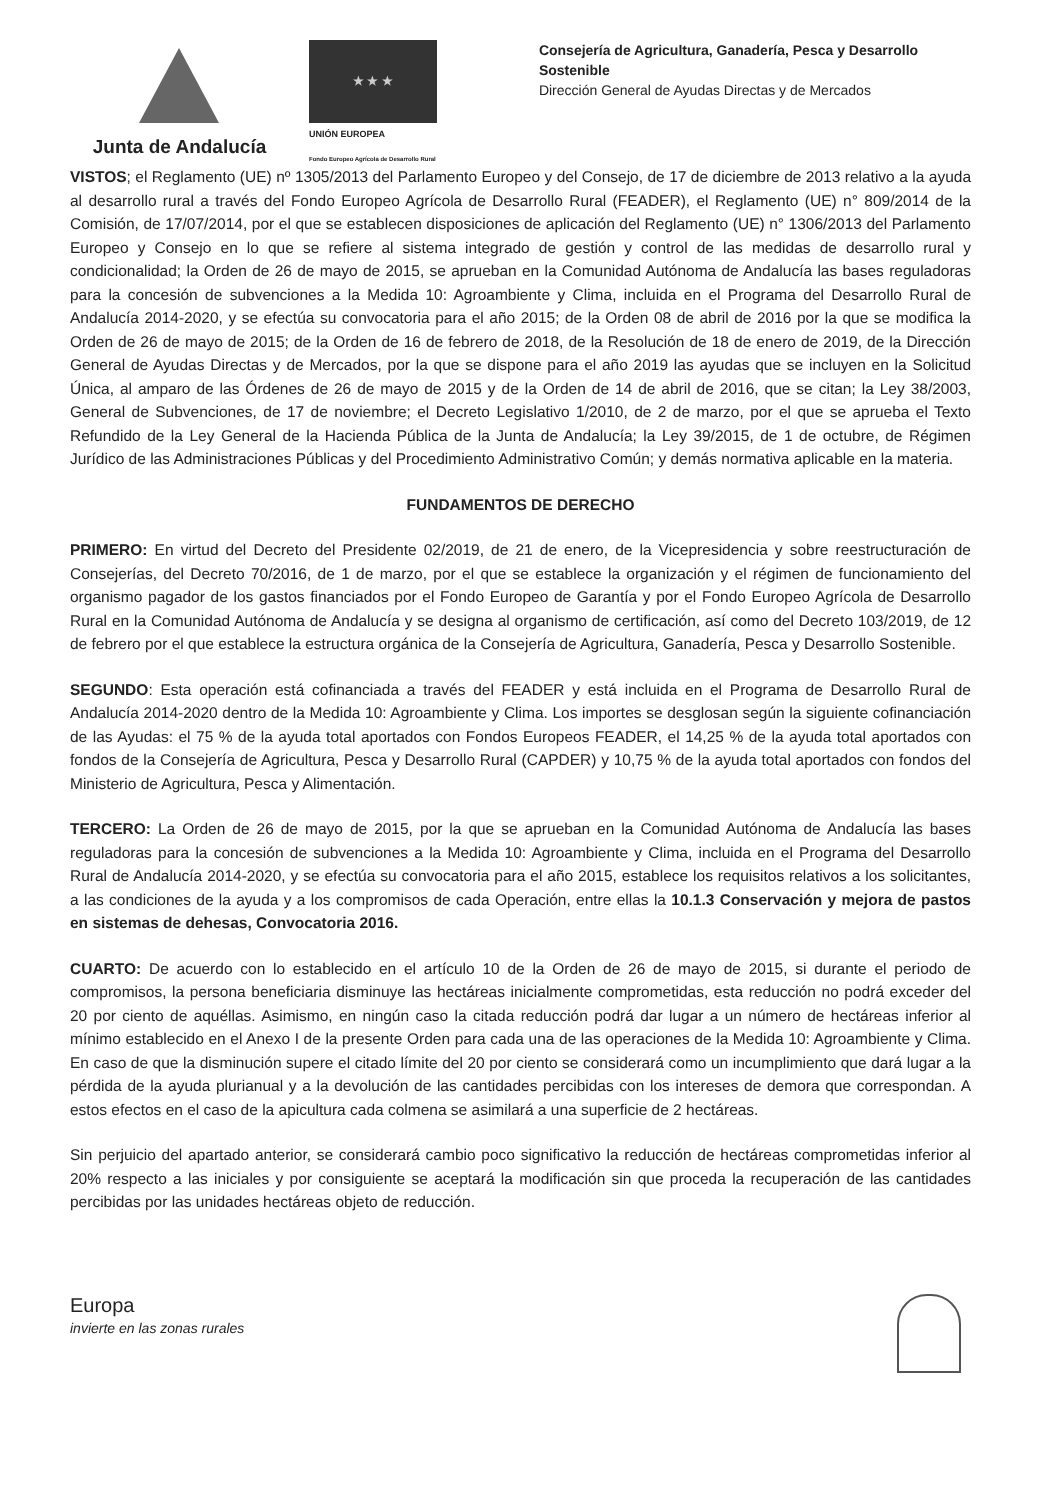Junta de Andalucía
★ ★ ★
UNIÓN EUROPEA
Fondo Europeo Agrícola de Desarrollo Rural
Consejería de Agricultura, Ganadería, Pesca y Desarrollo Sostenible
Dirección General de Ayudas Directas y de Mercados
VISTOS; el Reglamento (UE) nº 1305/2013 del Parlamento Europeo y del Consejo, de 17 de diciembre de 2013 relativo a la ayuda al desarrollo rural a través del Fondo Europeo Agrícola de Desarrollo Rural (FEADER), el Reglamento (UE) n° 809/2014 de la Comisión, de 17/07/2014, por el que se establecen disposiciones de aplicación del Reglamento (UE) n° 1306/2013 del Parlamento Europeo y Consejo en lo que se refiere al sistema integrado de gestión y control de las medidas de desarrollo rural y condicionalidad; la Orden de 26 de mayo de 2015, se aprueban en la Comunidad Autónoma de Andalucía las bases reguladoras para la concesión de subvenciones a la Medida 10: Agroambiente y Clima, incluida en el Programa del Desarrollo Rural de Andalucía 2014-2020, y se efectúa su convocatoria para el año 2015; de la Orden 08 de abril de 2016 por la que se modifica la Orden de 26 de mayo de 2015; de la Orden de 16 de febrero de 2018, de la Resolución de 18 de enero de 2019, de la Dirección General de Ayudas Directas y de Mercados, por la que se dispone para el año 2019 las ayudas que se incluyen en la Solicitud Única, al amparo de las Órdenes de 26 de mayo de 2015 y de la Orden de 14 de abril de 2016, que se citan; la Ley 38/2003, General de Subvenciones, de 17 de noviembre; el Decreto Legislativo 1/2010, de 2 de marzo, por el que se aprueba el Texto Refundido de la Ley General de la Hacienda Pública de la Junta de Andalucía; la Ley 39/2015, de 1 de octubre, de Régimen Jurídico de las Administraciones Públicas y del Procedimiento Administrativo Común; y demás normativa aplicable en la materia.
FUNDAMENTOS DE DERECHO
PRIMERO: En virtud del Decreto del Presidente 02/2019, de 21 de enero, de la Vicepresidencia y sobre reestructuración de Consejerías, del Decreto 70/2016, de 1 de marzo, por el que se establece la organización y el régimen de funcionamiento del organismo pagador de los gastos financiados por el Fondo Europeo de Garantía y por el Fondo Europeo Agrícola de Desarrollo Rural en la Comunidad Autónoma de Andalucía y se designa al organismo de certificación, así como del Decreto 103/2019, de 12 de febrero por el que establece la estructura orgánica de la Consejería de Agricultura, Ganadería, Pesca y Desarrollo Sostenible.
SEGUNDO: Esta operación está cofinanciada a través del FEADER y está incluida en el Programa de Desarrollo Rural de Andalucía 2014-2020 dentro de la Medida 10: Agroambiente y Clima. Los importes se desglosan según la siguiente cofinanciación de las Ayudas: el 75 % de la ayuda total aportados con Fondos Europeos FEADER, el 14,25 % de la ayuda total aportados con fondos de la Consejería de Agricultura, Pesca y Desarrollo Rural (CAPDER) y 10,75 % de la ayuda total aportados con fondos del Ministerio de Agricultura, Pesca y Alimentación.
TERCERO: La Orden de 26 de mayo de 2015, por la que se aprueban en la Comunidad Autónoma de Andalucía las bases reguladoras para la concesión de subvenciones a la Medida 10: Agroambiente y Clima, incluida en el Programa del Desarrollo Rural de Andalucía 2014-2020, y se efectúa su convocatoria para el año 2015, establece los requisitos relativos a los solicitantes, a las condiciones de la ayuda y a los compromisos de cada Operación, entre ellas la 10.1.3 Conservación y mejora de pastos en sistemas de dehesas, Convocatoria 2016.
CUARTO: De acuerdo con lo establecido en el artículo 10 de la Orden de 26 de mayo de 2015, si durante el periodo de compromisos, la persona beneficiaria disminuye las hectáreas inicialmente comprometidas, esta reducción no podrá exceder del 20 por ciento de aquéllas. Asimismo, en ningún caso la citada reducción podrá dar lugar a un número de hectáreas inferior al mínimo establecido en el Anexo I de la presente Orden para cada una de las operaciones de la Medida 10: Agroambiente y Clima. En caso de que la disminución supere el citado límite del 20 por ciento se considerará como un incumplimiento que dará lugar a la pérdida de la ayuda plurianual y a la devolución de las cantidades percibidas con los intereses de demora que correspondan. A estos efectos en el caso de la apicultura cada colmena se asimilará a una superficie de 2 hectáreas.
Sin perjuicio del apartado anterior, se considerará cambio poco significativo la reducción de hectáreas comprometidas inferior al 20% respecto a las iniciales y por consiguiente se aceptará la modificación sin que proceda la recuperación de las cantidades percibidas por las unidades hectáreas objeto de reducción.
Europa
invierte en las zonas rurales